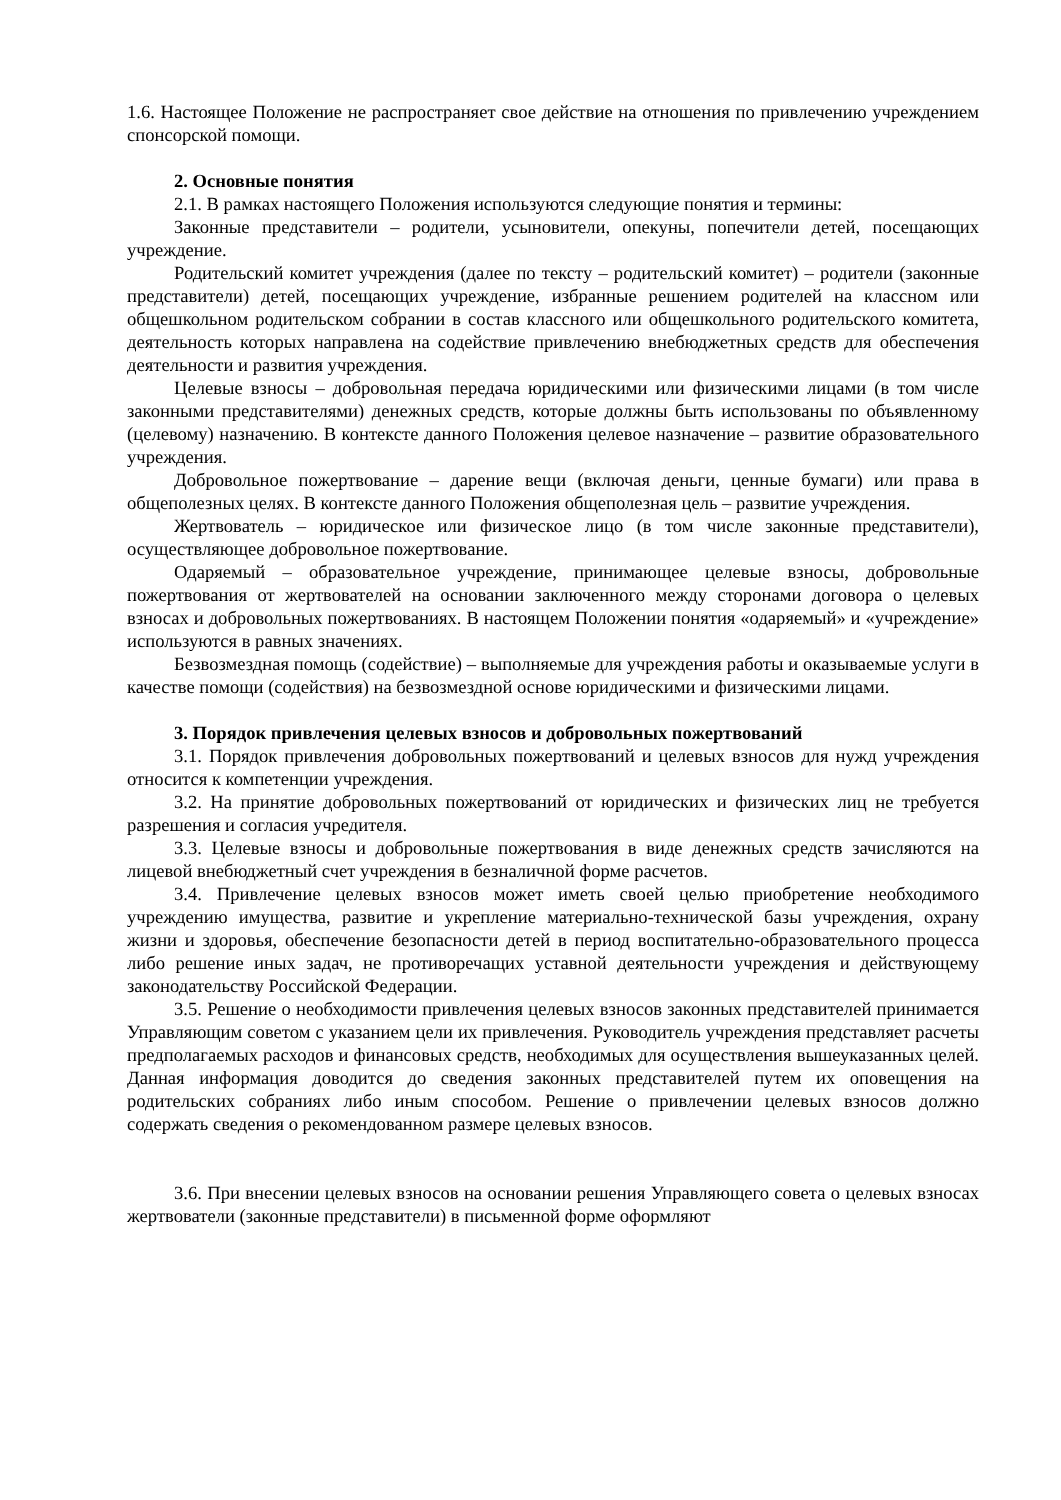1.6. Настоящее Положение не распространяет свое действие на отношения по привлечению учреждением спонсорской помощи.
2. Основные понятия
2.1. В рамках настоящего Положения используются следующие понятия и термины:
Законные представители – родители, усыновители, опекуны, попечители детей, посещающих учреждение.
Родительский комитет учреждения (далее по тексту – родительский комитет) – родители (законные представители) детей, посещающих учреждение, избранные решением родителей на классном или общешкольном родительском собрании в состав классного или общешкольного родительского комитета, деятельность которых направлена на содействие привлечению внебюджетных средств для обеспечения деятельности и развития учреждения.
Целевые взносы – добровольная передача юридическими или физическими лицами (в том числе законными представителями) денежных средств, которые должны быть использованы по объявленному (целевому) назначению. В контексте данного Положения целевое назначение – развитие образовательного учреждения.
Добровольное пожертвование – дарение вещи (включая деньги, ценные бумаги) или права в общеполезных целях. В контексте данного Положения общеполезная цель – развитие учреждения.
Жертвователь – юридическое или физическое лицо (в том числе законные представители), осуществляющее добровольное пожертвование.
Одаряемый – образовательное учреждение, принимающее целевые взносы, добровольные пожертвования от жертвователей на основании заключенного между сторонами договора о целевых взносах и добровольных пожертвованиях. В настоящем Положении понятия «одаряемый» и «учреждение» используются в равных значениях.
Безвозмездная помощь (содействие) – выполняемые для учреждения работы и оказываемые услуги в качестве помощи (содействия) на безвозмездной основе юридическими и физическими лицами.
3. Порядок привлечения целевых взносов и добровольных пожертвований
3.1. Порядок привлечения добровольных пожертвований и целевых взносов для нужд учреждения относится к компетенции учреждения.
3.2. На принятие добровольных пожертвований от юридических и физических лиц не требуется разрешения и согласия учредителя.
3.3. Целевые взносы и добровольные пожертвования в виде денежных средств зачисляются на лицевой внебюджетный счет учреждения в безналичной форме расчетов.
3.4. Привлечение целевых взносов может иметь своей целью приобретение необходимого учреждению имущества, развитие и укрепление материально-технической базы учреждения, охрану жизни и здоровья, обеспечение безопасности детей в период воспитательно-образовательного процесса либо решение иных задач, не противоречащих уставной деятельности учреждения и действующему законодательству Российской Федерации.
3.5. Решение о необходимости привлечения целевых взносов законных представителей принимается Управляющим советом с указанием цели их привлечения. Руководитель учреждения представляет расчеты предполагаемых расходов и финансовых средств, необходимых для осуществления вышеуказанных целей. Данная информация доводится до сведения законных представителей путем их оповещения на родительских собраниях либо иным способом. Решение о привлечении целевых взносов должно содержать сведения о рекомендованном размере целевых взносов.
3.6. При внесении целевых взносов на основании решения Управляющего совета о целевых взносах жертвователи (законные представители) в письменной форме оформляют